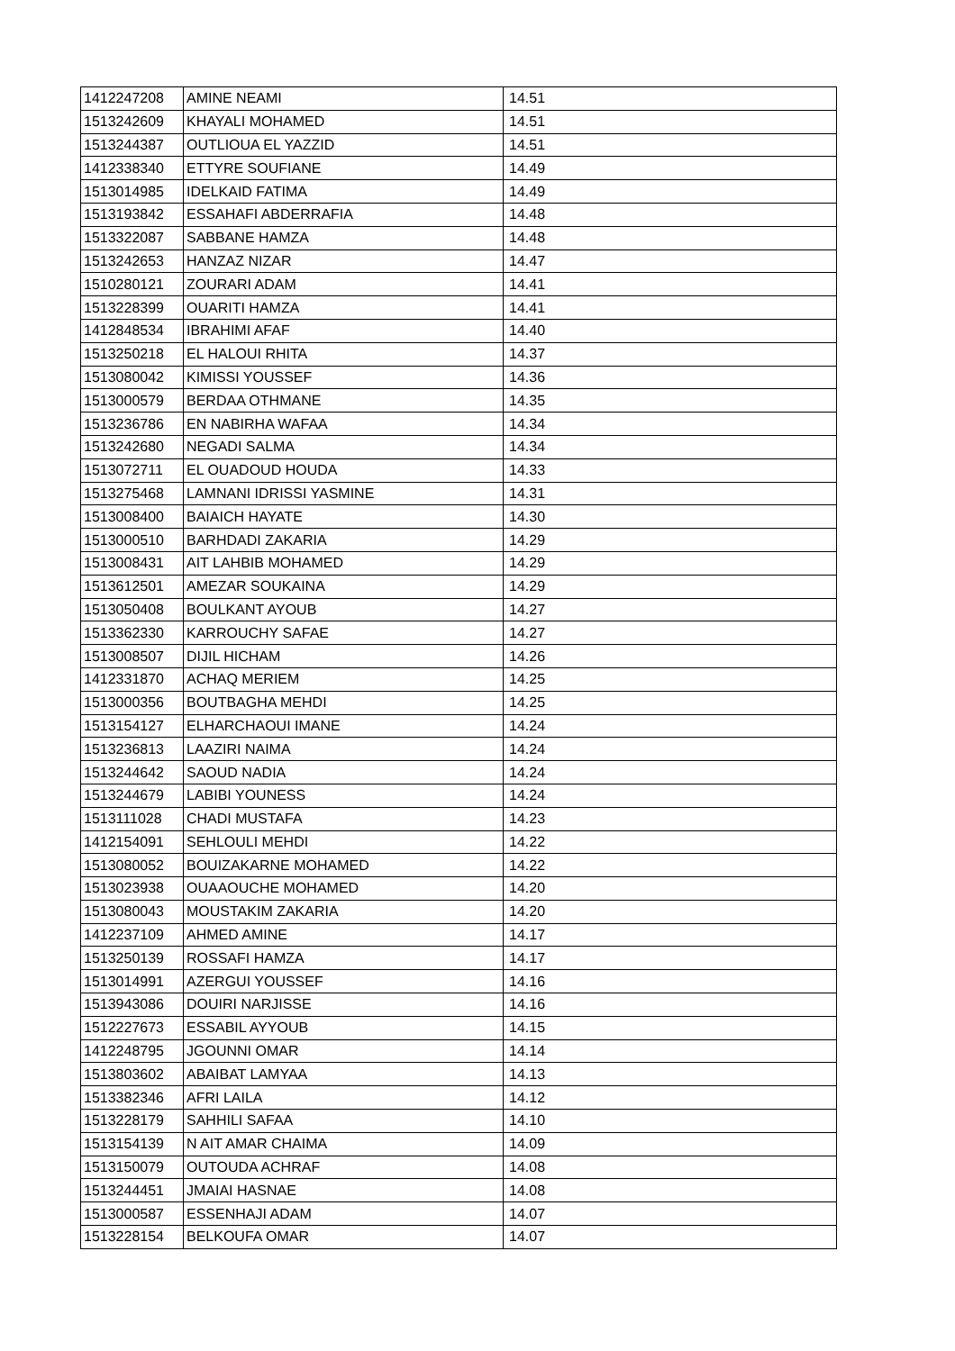| 1412247208 | AMINE NEAMI | 14.51 |
| 1513242609 | KHAYALI MOHAMED | 14.51 |
| 1513244387 | OUTLIOUA EL YAZZID | 14.51 |
| 1412338340 | ETTYRE SOUFIANE | 14.49 |
| 1513014985 | IDELKAID FATIMA | 14.49 |
| 1513193842 | ESSAHAFI ABDERRAFIA | 14.48 |
| 1513322087 | SABBANE HAMZA | 14.48 |
| 1513242653 | HANZAZ NIZAR | 14.47 |
| 1510280121 | ZOURARI ADAM | 14.41 |
| 1513228399 | OUARITI HAMZA | 14.41 |
| 1412848534 | IBRAHIMI AFAF | 14.40 |
| 1513250218 | EL HALOUI RHITA | 14.37 |
| 1513080042 | KIMISSI YOUSSEF | 14.36 |
| 1513000579 | BERDAA OTHMANE | 14.35 |
| 1513236786 | EN NABIRHA WAFAA | 14.34 |
| 1513242680 | NEGADI SALMA | 14.34 |
| 1513072711 | EL OUADOUD HOUDA | 14.33 |
| 1513275468 | LAMNANI IDRISSI YASMINE | 14.31 |
| 1513008400 | BAIAICH HAYATE | 14.30 |
| 1513000510 | BARHDADI ZAKARIA | 14.29 |
| 1513008431 | AIT LAHBIB MOHAMED | 14.29 |
| 1513612501 | AMEZAR SOUKAINA | 14.29 |
| 1513050408 | BOULKANT AYOUB | 14.27 |
| 1513362330 | KARROUCHY SAFAE | 14.27 |
| 1513008507 | DIJIL HICHAM | 14.26 |
| 1412331870 | ACHAQ MERIEM | 14.25 |
| 1513000356 | BOUTBAGHA MEHDI | 14.25 |
| 1513154127 | ELHARCHAOUI IMANE | 14.24 |
| 1513236813 | LAAZIRI NAIMA | 14.24 |
| 1513244642 | SAOUD NADIA | 14.24 |
| 1513244679 | LABIBI YOUNESS | 14.24 |
| 1513111028 | CHADI MUSTAFA | 14.23 |
| 1412154091 | SEHLOULI MEHDI | 14.22 |
| 1513080052 | BOUIZAKARNE MOHAMED | 14.22 |
| 1513023938 | OUAAOUCHE MOHAMED | 14.20 |
| 1513080043 | MOUSTAKIM ZAKARIA | 14.20 |
| 1412237109 | AHMED AMINE | 14.17 |
| 1513250139 | ROSSAFI HAMZA | 14.17 |
| 1513014991 | AZERGUI YOUSSEF | 14.16 |
| 1513943086 | DOUIRI NARJISSE | 14.16 |
| 1512227673 | ESSABIL AYYOUB | 14.15 |
| 1412248795 | JGOUNNI OMAR | 14.14 |
| 1513803602 | ABAIBAT LAMYAA | 14.13 |
| 1513382346 | AFRI LAILA | 14.12 |
| 1513228179 | SAHHILI SAFAA | 14.10 |
| 1513154139 | N AIT AMAR CHAIMA | 14.09 |
| 1513150079 | OUTOUDA ACHRAF | 14.08 |
| 1513244451 | JMAIAI HASNAE | 14.08 |
| 1513000587 | ESSENHAJI ADAM | 14.07 |
| 1513228154 | BELKOUFA OMAR | 14.07 |